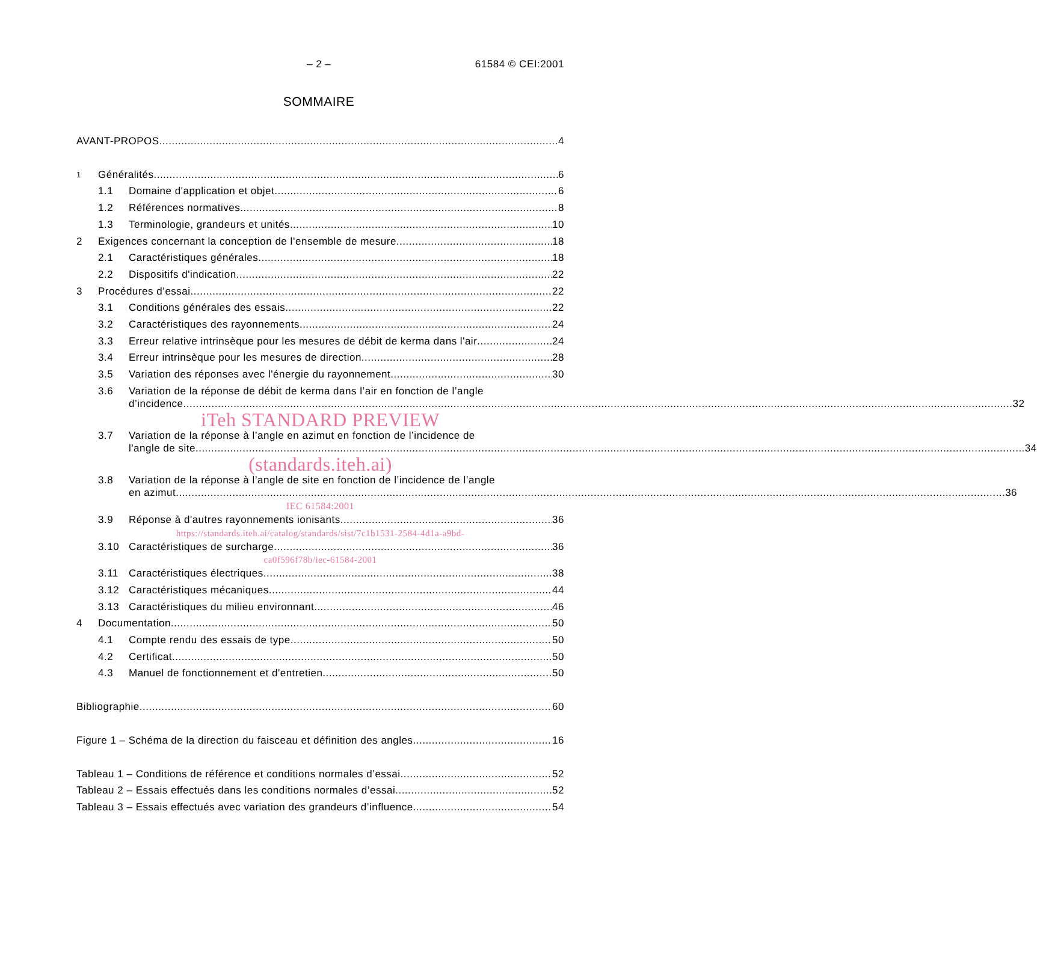– 2 – 61584 © CEI:2001
SOMMAIRE
AVANT-PROPOS 4
1 Généralités 6
1.1 Domaine d'application et objet 6
1.2 Références normatives 8
1.3 Terminologie, grandeurs et unités 10
2 Exigences concernant la conception de l’ensemble de mesure 18
2.1 Caractéristiques générales 18
2.2 Dispositifs d'indication 22
3 Procédures d’essai 22
3.1 Conditions générales des essais 22
3.2 Caractéristiques des rayonnements 24
3.3 Erreur relative intrinsèque pour les mesures de débit de kerma dans l'air 24
3.4 Erreur intrinsèque pour les mesures de direction 28
3.5 Variation des réponses avec l'énergie du rayonnement 30
3.6 Variation de la réponse de débit de kerma dans l’air en fonction de l’angle
d’incidence 32
iTeh STANDARD PREVIEW
3.7 Variation de la réponse à l’angle en azimut en fonction de l’incidence de
l'angle de site 34
(standards.iteh.ai)
3.8 Variation de la réponse à l’angle de site en fonction de l’incidence de l’angle
en azimut 36
IEC 61584:2001
3.9 Réponse à d'autres rayonnements ionisants 36
https://standards.iteh.ai/catalog/standards/sist/7c1b1531-2584-4d1a-a9bd-
3.10 Caractéristiques de surcharge 36
ca0f596f78b/iec-61584-2001
3.11 Caractéristiques électriques 38
3.12 Caractéristiques mécaniques 44
3.13 Caractéristiques du milieu environnant 46
4 Documentation 50
4.1 Compte rendu des essais de type 50
4.2 Certificat 50
4.3 Manuel de fonctionnement et d'entretien 50
Bibliographie 60
Figure 1 – Schéma de la direction du faisceau et définition des angles 16
Tableau 1 – Conditions de référence et conditions normales d’essai 52
Tableau 2 – Essais effectués dans les conditions normales d’essai 52
Tableau 3 – Essais effectués avec variation des grandeurs d’influence 54